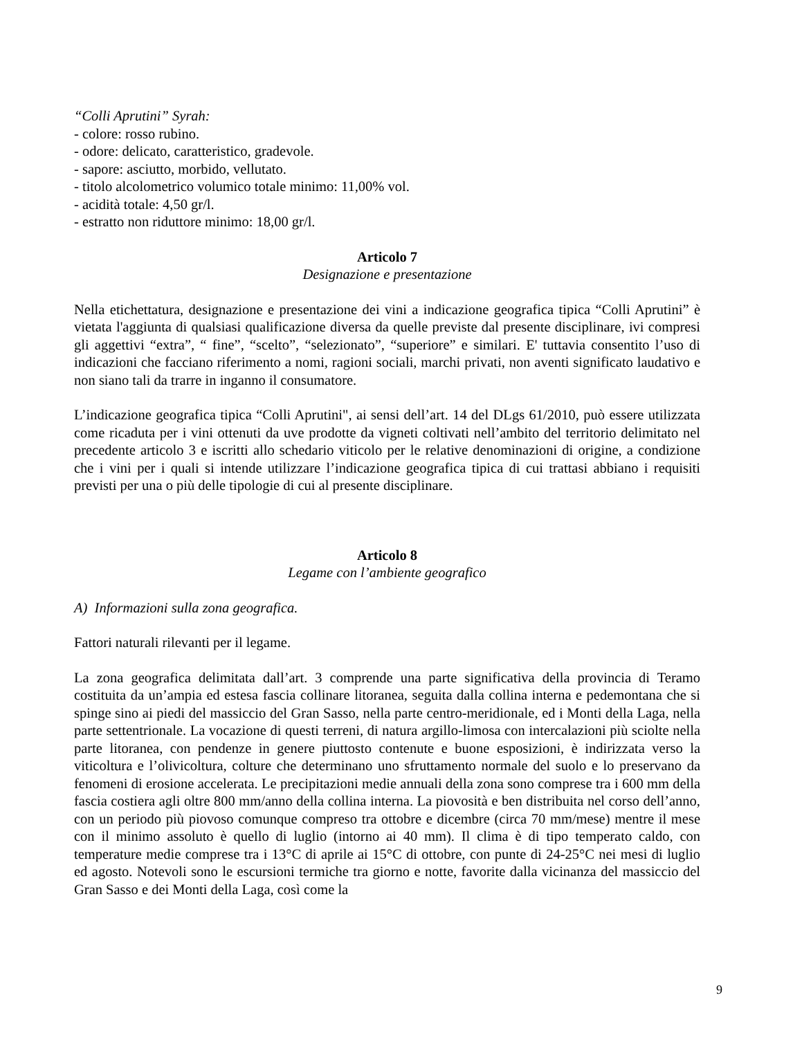“Colli Aprutini” Syrah:
- colore: rosso rubino.
- odore: delicato, caratteristico, gradevole.
- sapore: asciutto, morbido, vellutato.
- titolo alcolometrico volumico totale minimo: 11,00% vol.
- acidità totale: 4,50 gr/l.
- estratto non riduttore minimo: 18,00 gr/l.
Articolo 7
Designazione e presentazione
Nella etichettatura, designazione e presentazione dei vini a indicazione geografica tipica “Colli Aprutini” è vietata l'aggiunta di qualsiasi qualificazione diversa da quelle previste dal presente disciplinare, ivi compresi gli aggettivi “extra”, “ fine”, “scelto”, “selezionato”, “superiore” e similari. E' tuttavia consentito l’uso di indicazioni che facciano riferimento a nomi, ragioni sociali, marchi privati, non aventi significato laudativo e non siano tali da trarre in inganno il consumatore.
L’indicazione geografica tipica “Colli Aprutini", ai sensi dell’art. 14 del DLgs 61/2010, può essere utilizzata come ricaduta per i vini ottenuti da uve prodotte da vigneti coltivati nell’ambito del territorio delimitato nel precedente articolo 3 e iscritti allo schedario viticolo per le relative denominazioni di origine, a condizione che i vini per i quali si intende utilizzare l’indicazione geografica tipica di cui trattasi abbiano i requisiti previsti per una o più delle tipologie di cui al presente disciplinare.
Articolo 8
Legame con l’ambiente geografico
A) Informazioni sulla zona geografica.
Fattori naturali rilevanti per il legame.
La zona geografica delimitata dall’art. 3 comprende una parte significativa della provincia di Teramo costituita da un’ampia ed estesa fascia collinare litoranea, seguita dalla collina interna e pedemontana che si spinge sino ai piedi del massiccio del Gran Sasso, nella parte centro-meridionale, ed i Monti della Laga, nella parte settentrionale. La vocazione di questi terreni, di natura argillo-limosa con intercalazioni più sciolte nella parte litoranea, con pendenze in genere piuttosto contenute e buone esposizioni, è indirizzata verso la viticoltura e l’olivicoltura, colture che determinano uno sfruttamento normale del suolo e lo preservano da fenomeni di erosione accelerata. Le precipitazioni medie annuali della zona sono comprese tra i 600 mm della fascia costiera agli oltre 800 mm/anno della collina interna. La piovosità e ben distribuita nel corso dell’anno, con un periodo più piovoso comunque compreso tra ottobre e dicembre (circa 70 mm/mese) mentre il mese con il minimo assoluto è quello di luglio (intorno ai 40 mm). Il clima è di tipo temperato caldo, con temperature medie comprese tra i 13°C di aprile ai 15°C di ottobre, con punte di 24-25°C nei mesi di luglio ed agosto. Notevoli sono le escursioni termiche tra giorno e notte, favorite dalla vicinanza del massiccio del Gran Sasso e dei Monti della Laga, così come la
9